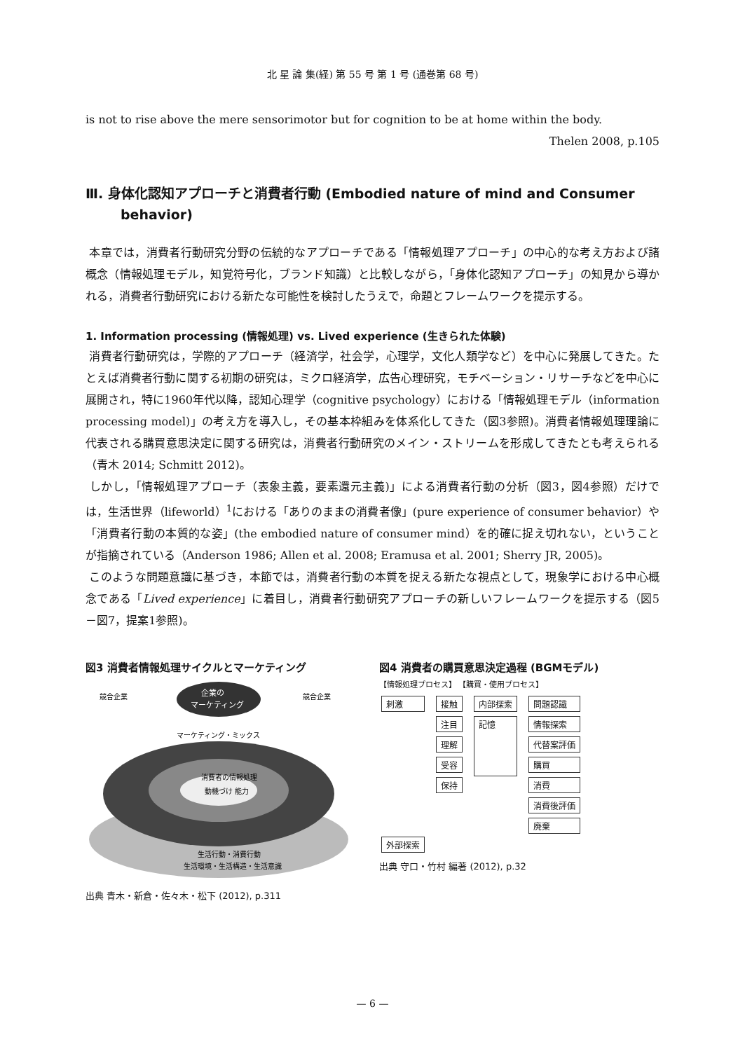北 星 論 集(経) 第 55 号 第 1 号 (通巻第 68 号)
is not to rise above the mere sensorimotor but for cognition to be at home within the body.
Thelen 2008, p.105
Ⅲ. 身体化認知アプローチと消費者行動 (Embodied nature of mind and Consumer behavior)
本章では，消費者行動研究分野の伝統的なアプローチである「情報処理アプローチ」の中心的な考え方および諸概念（情報処理モデル，知覚符号化，ブランド知識）と比較しながら，「身体化認知アプローチ」の知見から導かれる，消費者行動研究における新たな可能性を検討したうえで，命題とフレームワークを提示する。
1. Information processing (情報処理) vs. Lived experience (生きられた体験)
消費者行動研究は，学際的アプローチ（経済学，社会学，心理学，文化人類学など）を中心に発展してきた。たとえば消費者行動に関する初期の研究は，ミクロ経済学，広告心理研究，モチベーション・リサーチなどを中心に展開され，特に1960年代以降，認知心理学（cognitive psychology）における「情報処理モデル（information processing model)」の考え方を導入し，その基本枠組みを体系化してきた（図3参照)。消費者情報処理理論に代表される購買意思決定に関する研究は，消費者行動研究のメイン・ストリームを形成してきたとも考えられる（青木 2014; Schmitt 2012)。
しかし，「情報処理アプローチ（表象主義，要素還元主義)」による消費者行動の分析（図3，図4参照）だけでは，生活世界（lifeworld）<sup>1</sup>における「ありのままの消費者像」(pure experience of consumer behavior）や「消費者行動の本質的な姿」(the embodied nature of consumer mind）を的確に捉え切れない，ということが指摘されている（Anderson 1986; Allen et al. 2008; Eramusa et al. 2001; Sherry JR, 2005)。
このような問題意識に基づき，本節では，消費者行動の本質を捉える新たな視点として，現象学における中心概念である「Lived experience」に着目し，消費者行動研究アプローチの新しいフレームワークを提示する（図5－図7，提案1参照)。
図3 消費者情報処理サイクルとマーケティング
企業の
マーケティング
競合企業
競合企業
マーケティング・ミックス
消費者の情報処理
動機づけ 能力
生活行動・消費行動
生活環境・生活構造・生活意識
出典 青木・新倉・佐々木・松下 (2012), p.311
図4 消費者の購買意思決定過程 (BGMモデル)
【情報処理プロセス】 【購買・使用プロセス】
刺激
外部探索
接触
注目
理解
受容
保持
内部探索
記憶
問題認識
情報探索
代替案評価
購買
消費
消費後評価
廃棄
出典 守口・竹村 編著 (2012), p.32
— 6 —